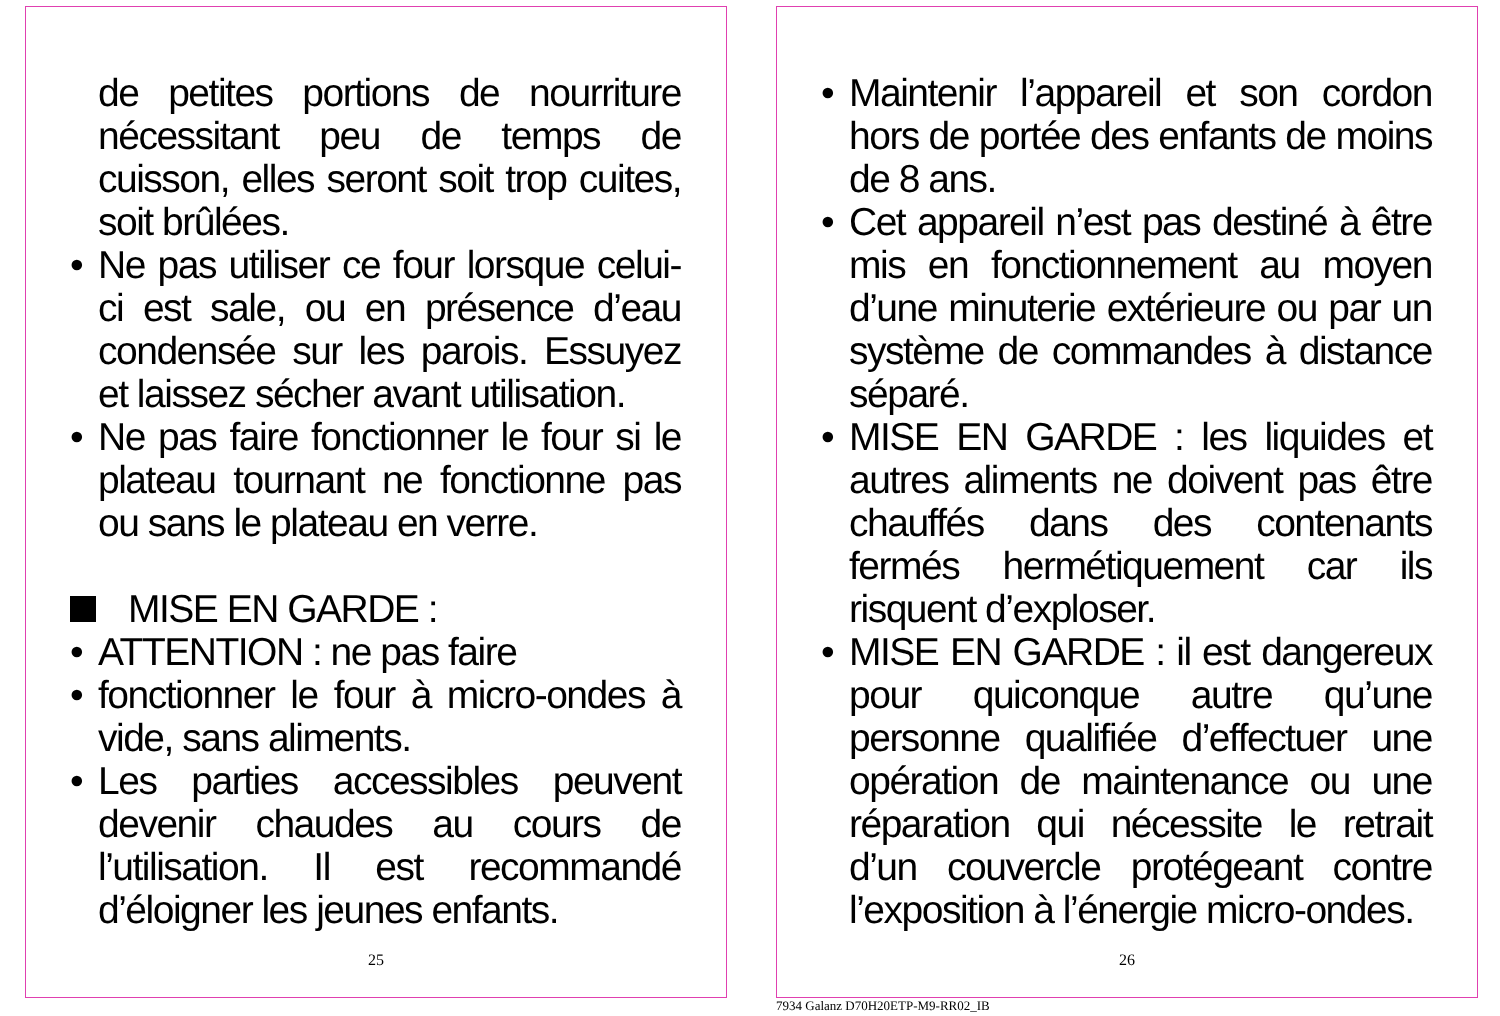de petites portions de nourriture nécessitant peu de temps de cuisson, elles seront soit trop cuites, soit brûlées.
• Ne pas utiliser ce four lorsque celui-ci est sale, ou en présence d’eau condensée sur les parois. Essuyez et laissez sécher avant utilisation.
• Ne pas faire fonctionner le four si le plateau tournant ne fonctionne pas ou sans le plateau en verre.
MISE EN GARDE :
• ATTENTION : ne pas faire
• fonctionner le four à micro-ondes à vide, sans aliments.
• Les parties accessibles peuvent devenir chaudes au cours de l’utilisation. Il est recommandé d’éloigner les jeunes enfants.
25
• Maintenir l’appareil et son cordon hors de portée des enfants de moins de 8 ans.
• Cet appareil n’est pas destiné à être mis en fonctionnement au moyen d’une minuterie extérieure ou par un système de commandes à distance séparé.
• MISE EN GARDE : les liquides et autres aliments ne doivent pas être chauffés dans des contenants fermés hermétiquement car ils risquent d’exploser.
• MISE EN GARDE : il est dangereux pour quiconque autre qu’une personne qualifiée d’effectuer une opération de maintenance ou une réparation qui nécessite le retrait d’un couvercle protégeant contre l’exposition à l’énergie micro-ondes.
26
7934 Galanz D70H20ETP-M9-RR02_IB